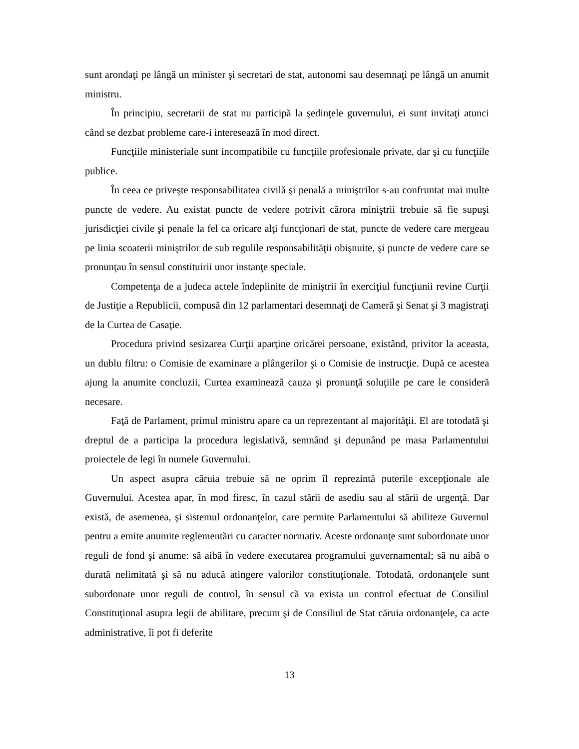sunt arondaţi pe lângă un minister şi secretari de stat, autonomi sau desemnaţi pe lângă un anumit ministru.
În principiu, secretarii de stat nu participă la şedinţele guvernului, ei sunt invitaţi atunci când se dezbat probleme care-i interesează în mod direct.
Funcţiile ministeriale sunt incompatibile cu funcţiile profesionale private, dar şi cu funcţiile publice.
În ceea ce priveşte responsabilitatea civilă şi penală a miniştrilor s-au confruntat mai multe puncte de vedere. Au existat puncte de vedere potrivit cărora miniştrii trebuie să fie supuşi jurisdicţiei civile şi penale la fel ca oricare alţi funcţionari de stat, puncte de vedere care mergeau pe linia scoaterii miniştrilor de sub regulile responsabilităţii obişnuite, şi puncte de vedere care se pronunţau în sensul constituirii unor instanţe speciale.
Competenţa de a judeca actele îndeplinite de miniştrii în exerciţiul funcţiunii revine Curţii de Justiţie a Republicii, compusă din 12 parlamentari desemnaţi de Cameră şi Senat şi 3 magistraţi de la Curtea de Casaţie.
Procedura privind sesizarea Curţii aparţine oricărei persoane, existând, privitor la aceasta, un dublu filtru: o Comisie de examinare a plângerilor şi o Comisie de instrucţie. După ce acestea ajung la anumite concluzii, Curtea examinează cauza şi pronunţă soluţiile pe care le consideră necesare.
Faţă de Parlament, primul ministru apare ca un reprezentant al majorităţii. El are totodată şi dreptul de a participa la procedura legislativă, semnând şi depunând pe masa Parlamentului proiectele de legi în numele Guvernului.
Un aspect asupra căruia trebuie să ne oprim îl reprezintă puterile excepţionale ale Guvernului. Acestea apar, în mod firesc, în cazul stării de asediu sau al stării de urgenţă. Dar există, de asemenea, şi sistemul ordonanţelor, care permite Parlamentului să abiliteze Guvernul pentru a emite anumite reglementări cu caracter normativ. Aceste ordonanţe sunt subordonate unor reguli de fond şi anume: să aibă în vedere executarea programului guvernamental; să nu aibă o durată nelimitată şi să nu aducă atingere valorilor constituţionale. Totodată, ordonanţele sunt subordonate unor reguli de control, în sensul că va exista un control efectuat de Consiliul Constituţional asupra legii de abilitare, precum şi de Consiliul de Stat căruia ordonanţele, ca acte administrative, îi pot fi deferite
13